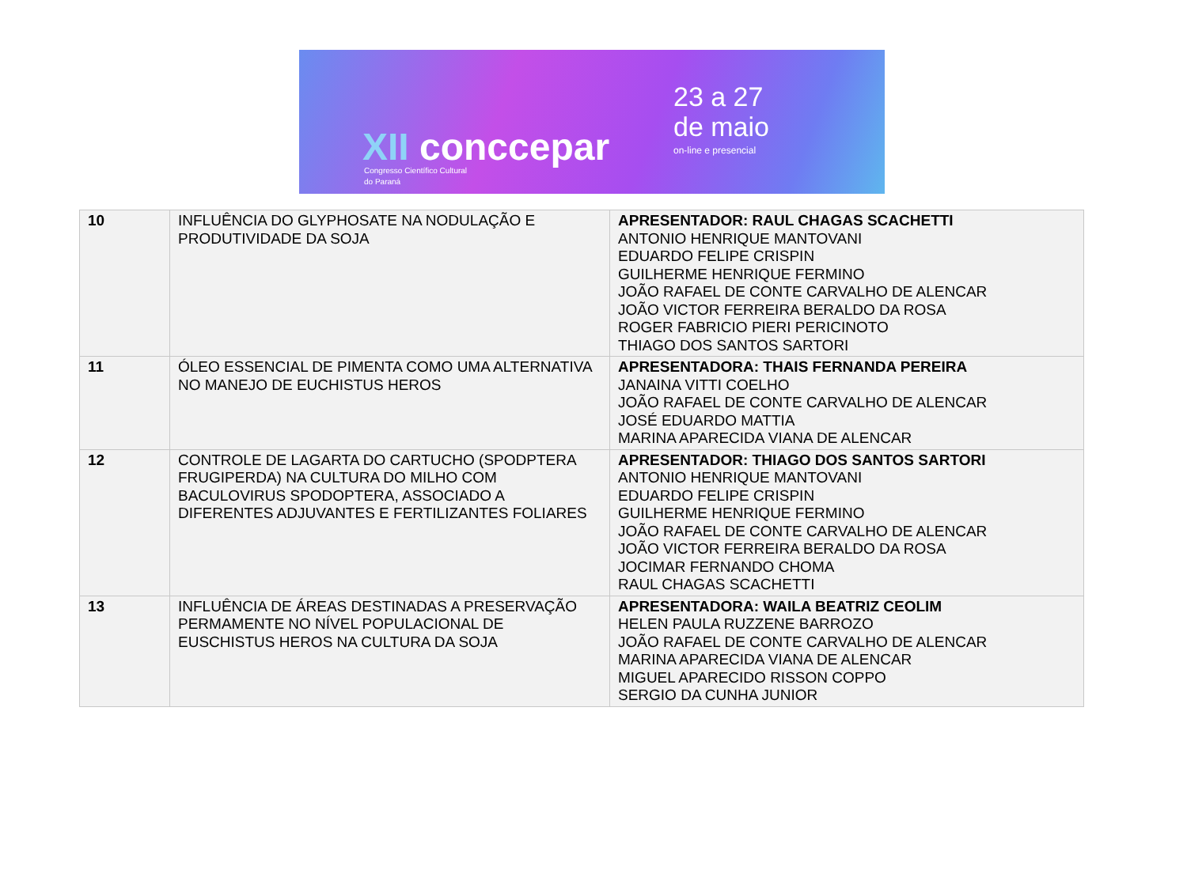XII conccepar
Congresso Científico Cultural
do Paraná
23 a 27
de maio
on-line e presencial
| 10 | INFLUÊNCIA DO GLYPHOSATE NA NODULAÇÃO E PRODUTIVIDADE DA SOJA | APRESENTADOR: RAUL CHAGAS SCACHETTI ANTONIO HENRIQUE MANTOVANI EDUARDO FELIPE CRISPIN GUILHERME HENRIQUE FERMINO JOÃO RAFAEL DE CONTE CARVALHO DE ALENCAR JOÃO VICTOR FERREIRA BERALDO DA ROSA ROGER FABRICIO PIERI PERICINOTO THIAGO DOS SANTOS SARTORI |
| 11 | ÓLEO ESSENCIAL DE PIMENTA COMO UMA ALTERNATIVA NO MANEJO DE EUCHISTUS HEROS | APRESENTADORA: THAIS FERNANDA PEREIRA JANAINA VITTI COELHO JOÃO RAFAEL DE CONTE CARVALHO DE ALENCAR JOSÉ EDUARDO MATTIA MARINA APARECIDA VIANA DE ALENCAR |
| 12 | CONTROLE DE LAGARTA DO CARTUCHO (SPODPTERA FRUGIPERDA) NA CULTURA DO MILHO COM BACULOVIRUS SPODOPTERA, ASSOCIADO A DIFERENTES ADJUVANTES E FERTILIZANTES FOLIARES | APRESENTADOR: THIAGO DOS SANTOS SARTORI ANTONIO HENRIQUE MANTOVANI EDUARDO FELIPE CRISPIN GUILHERME HENRIQUE FERMINO JOÃO RAFAEL DE CONTE CARVALHO DE ALENCAR JOÃO VICTOR FERREIRA BERALDO DA ROSA JOCIMAR FERNANDO CHOMA RAUL CHAGAS SCACHETTI |
| 13 | INFLUÊNCIA DE ÁREAS DESTINADAS A PRESERVAÇÃO PERMAMENTE NO NÍVEL POPULACIONAL DE EUSCHISTUS HEROS NA CULTURA DA SOJA | APRESENTADORA: WAILA BEATRIZ CEOLIM HELEN PAULA RUZZENE BARROZO JOÃO RAFAEL DE CONTE CARVALHO DE ALENCAR MARINA APARECIDA VIANA DE ALENCAR MIGUEL APARECIDO RISSON COPPO SERGIO DA CUNHA JUNIOR |